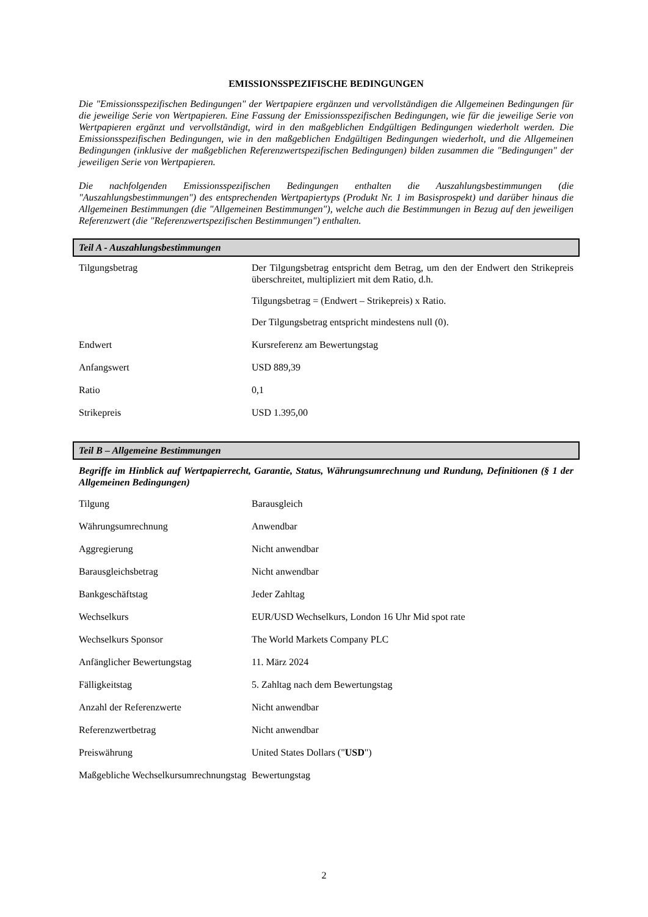EMISSIONSSPEZIFISCHE BEDINGUNGEN
Die "Emissionsspezifischen Bedingungen" der Wertpapiere ergänzen und vervollständigen die Allgemeinen Bedingungen für die jeweilige Serie von Wertpapieren. Eine Fassung der Emissionsspezifischen Bedingungen, wie für die jeweilige Serie von Wertpapieren ergänzt und vervollständigt, wird in den maßgeblichen Endgültigen Bedingungen wiederholt werden. Die Emissionsspezifischen Bedingungen, wie in den maßgeblichen Endgültigen Bedingungen wiederholt, und die Allgemeinen Bedingungen (inklusive der maßgeblichen Referenzwertspezifischen Bedingungen) bilden zusammen die "Bedingungen" der jeweiligen Serie von Wertpapieren.
Die nachfolgenden Emissionsspezifischen Bedingungen enthalten die Auszahlungsbestimmungen (die "Auszahlungsbestimmungen") des entsprechenden Wertpapiertyps (Produkt Nr. 1 im Basisprospekt) und darüber hinaus die Allgemeinen Bestimmungen (die "Allgemeinen Bestimmungen"), welche auch die Bestimmungen in Bezug auf den jeweiligen Referenzwert (die "Referenzwertspezifischen Bestimmungen") enthalten.
Teil A - Auszahlungsbestimmungen
| Tilgungsbetrag | Der Tilgungsbetrag entspricht dem Betrag, um den der Endwert den Strikepreis überschreitet, multipliziert mit dem Ratio, d.h. Tilgungsbetrag = (Endwert – Strikepreis) x Ratio. Der Tilgungsbetrag entspricht mindestens null (0). |
| Endwert | Kursreferenz am Bewertungstag |
| Anfangswert | USD 889,39 |
| Ratio | 0,1 |
| Strikepreis | USD 1.395,00 |
Teil B – Allgemeine Bestimmungen
Begriffe im Hinblick auf Wertpapierrecht, Garantie, Status, Währungsumrechnung und Rundung, Definitionen (§ 1 der Allgemeinen Bedingungen)
| Tilgung | Barausgleich |
| Währungsumrechnung | Anwendbar |
| Aggregierung | Nicht anwendbar |
| Barausgleichsbetrag | Nicht anwendbar |
| Bankgeschäftstag | Jeder Zahltag |
| Wechselkurs | EUR/USD Wechselkurs, London 16 Uhr Mid spot rate |
| Wechselkurs Sponsor | The World Markets Company PLC |
| Anfänglicher Bewertungstag | 11. März 2024 |
| Fälligkeitstag | 5. Zahltag nach dem Bewertungstag |
| Anzahl der Referenzwerte | Nicht anwendbar |
| Referenzwertbetrag | Nicht anwendbar |
| Preiswährung | United States Dollars (" USD ") |
| Maßgebliche Wechselkursumrechnungstag | Bewertungstag |
2